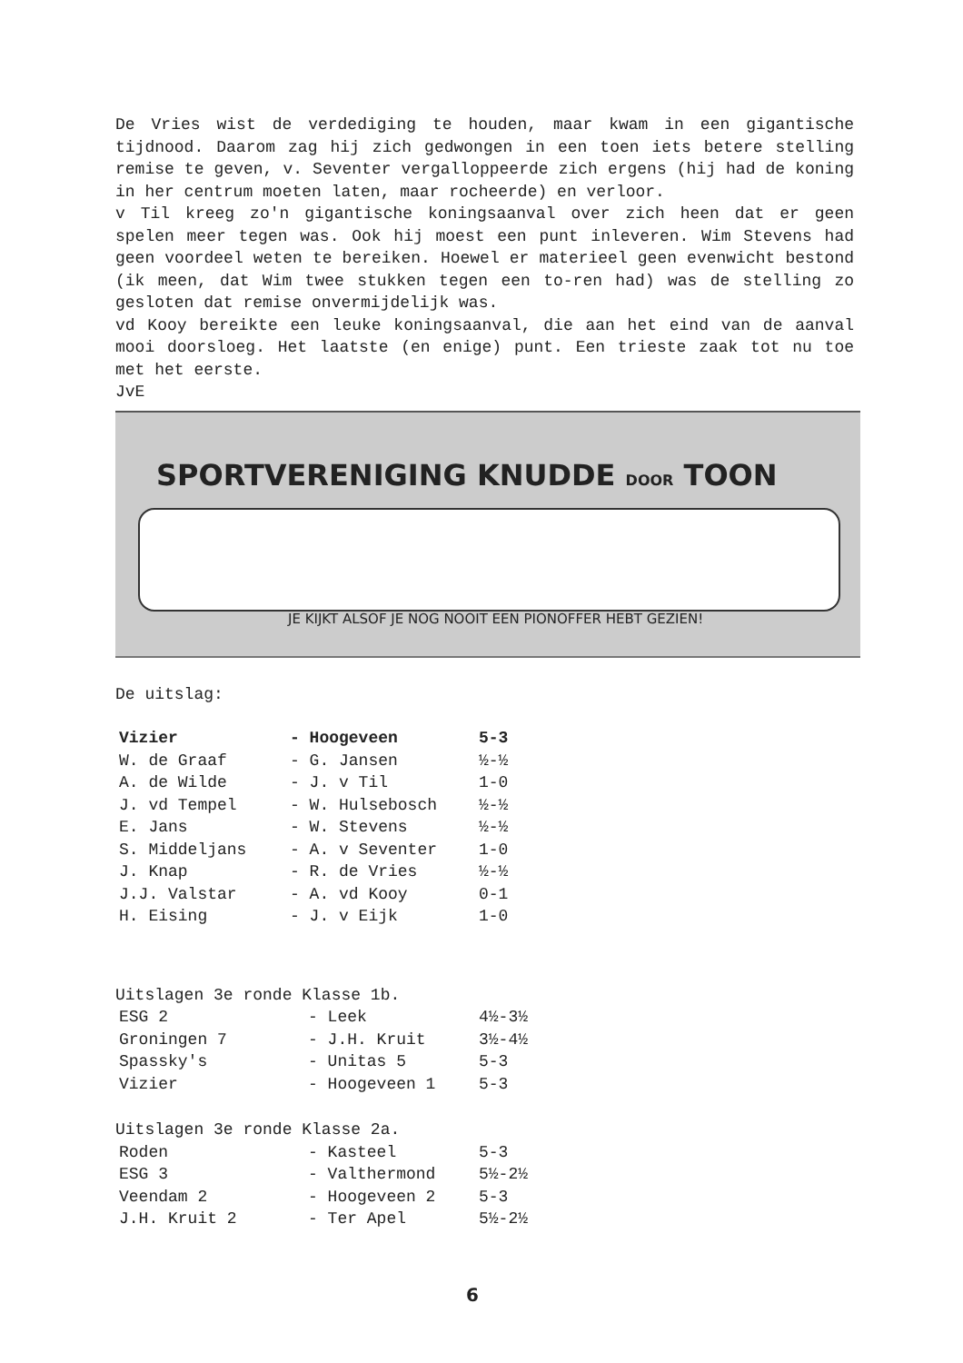De Vries wist de verdediging te houden, maar kwam in een gigantische tijdnood. Daarom zag hij zich gedwongen in een toen iets betere stelling remise te geven, v. Seventer vergalloppeerde zich ergens (hij had de koning in her centrum moeten laten, maar rocheerde) en verloor.
v Til kreeg zo'n gigantische koningsaanval over zich heen dat er geen spelen meer tegen was. Ook hij moest een punt inleveren. Wim Stevens had geen voordeel weten te bereiken. Hoewel er materieel geen evenwicht bestond (ik meen, dat Wim twee stukken tegen een to-ren had) was de stelling zo gesloten dat remise onvermijdelijk was.
vd Kooy bereikte een leuke koningsaanval, die aan het eind van de aanval mooi doorsloeg. Het laatste (en enige) punt. Een trieste zaak tot nu toe met het eerste.
JvE
SPORTVERENIGING KNUDDE DOOR TOON
JE KIJKT ALSOF JE NOG NOOIT EEN PIONOFFER HEBT GEZIEN!
De uitslag:
| Vizier | - Hoogeveen | 5-3 |
| W. de Graaf | - G. Jansen | ½-½ |
| A. de Wilde | - J. v Til | 1-0 |
| J. vd Tempel | - W. Hulsebosch | ½-½ |
| E. Jans | - W. Stevens | ½-½ |
| S. Middeljans | - A. v Seventer | 1-0 |
| J. Knap | - R. de Vries | ½-½ |
| J.J. Valstar | - A. vd Kooy | 0-1 |
| H. Eising | - J. v Eijk | 1-0 |
Uitslagen 3e ronde Klasse 1b.
| ESG 2 | - Leek | 4½-3½ |
| Groningen 7 | - J.H. Kruit | 3½-4½ |
| Spassky's | - Unitas 5 | 5-3 |
| Vizier | - Hoogeveen 1 | 5-3 |
Uitslagen 3e ronde Klasse 2a.
| Roden | - Kasteel | 5-3 |
| ESG 3 | - Valthermond | 5½-2½ |
| Veendam 2 | - Hoogeveen 2 | 5-3 |
| J.H. Kruit 2 | - Ter Apel | 5½-2½ |
6